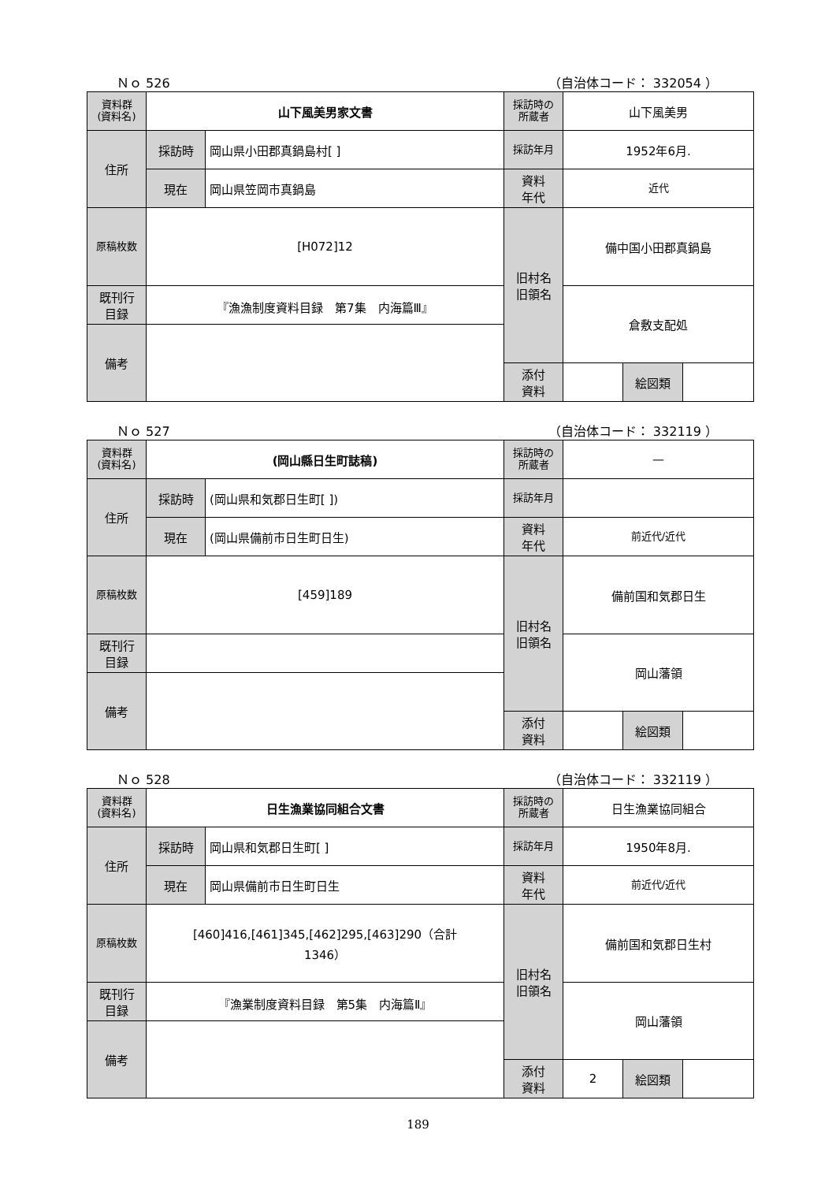Ｎｏ 526 （自治体コード： 332054 ）
| 資料群 (資料名) | 山下風美男家文書 | | 採訪時の 所蔵者 | 山下風美男 | | |
| 住所 | 採訪時 | 岡山県小田郡真鍋島村[ ] | 採訪年月 | 1952年6月. | | |
| | 現在 | 岡山県笠岡市真鍋島 | 資料 年代 | 近代 | | |
| 原稿枚数 | [H072]12 | | 旧村名 旧領名 | 備中国小田郡真鍋島 | | |
| 既刊行 目録 | 『漁漁制度資料目録 第7集 内海篇Ⅲ』 | | | 倉敷支配処 | | |
| 備考 | | | | | | |
| | | | 添付 資料 | | 絵図類 | |
Ｎｏ 527 （自治体コード： 332119 ）
| 資料群 (資料名) | (岡山縣日生町誌稿) | | 採訪時の 所蔵者 | — | | |
| 住所 | 採訪時 | (岡山県和気郡日生町[ ]) | 採訪年月 | | | |
| | 現在 | (岡山県備前市日生町日生) | 資料 年代 | 前近代/近代 | | |
| 原稿枚数 | [459]189 | | 旧村名 旧領名 | 備前国和気郡日生 | | |
| 既刊行 目録 | | | | 岡山藩領 | | |
| 備考 | | | | | | |
| | | | 添付 資料 | | 絵図類 | |
Ｎｏ 528 （自治体コード： 332119 ）
| 資料群 (資料名) | 日生漁業協同組合文書 | | 採訪時の 所蔵者 | 日生漁業協同組合 | | |
| 住所 | 採訪時 | 岡山県和気郡日生町[ ] | 採訪年月 | 1950年8月. | | |
| | 現在 | 岡山県備前市日生町日生 | 資料 年代 | 前近代/近代 | | |
| 原稿枚数 | [460]416,[461]345,[462]295,[463]290（合計 1346） | | 旧村名 旧領名 | 備前国和気郡日生村 | | |
| 既刊行 目録 | 『漁業制度資料目録 第5集 内海篇Ⅱ』 | | | 岡山藩領 | | |
| 備考 | | | | | | |
| | | | 添付 資料 | 2 | 絵図類 | |
189